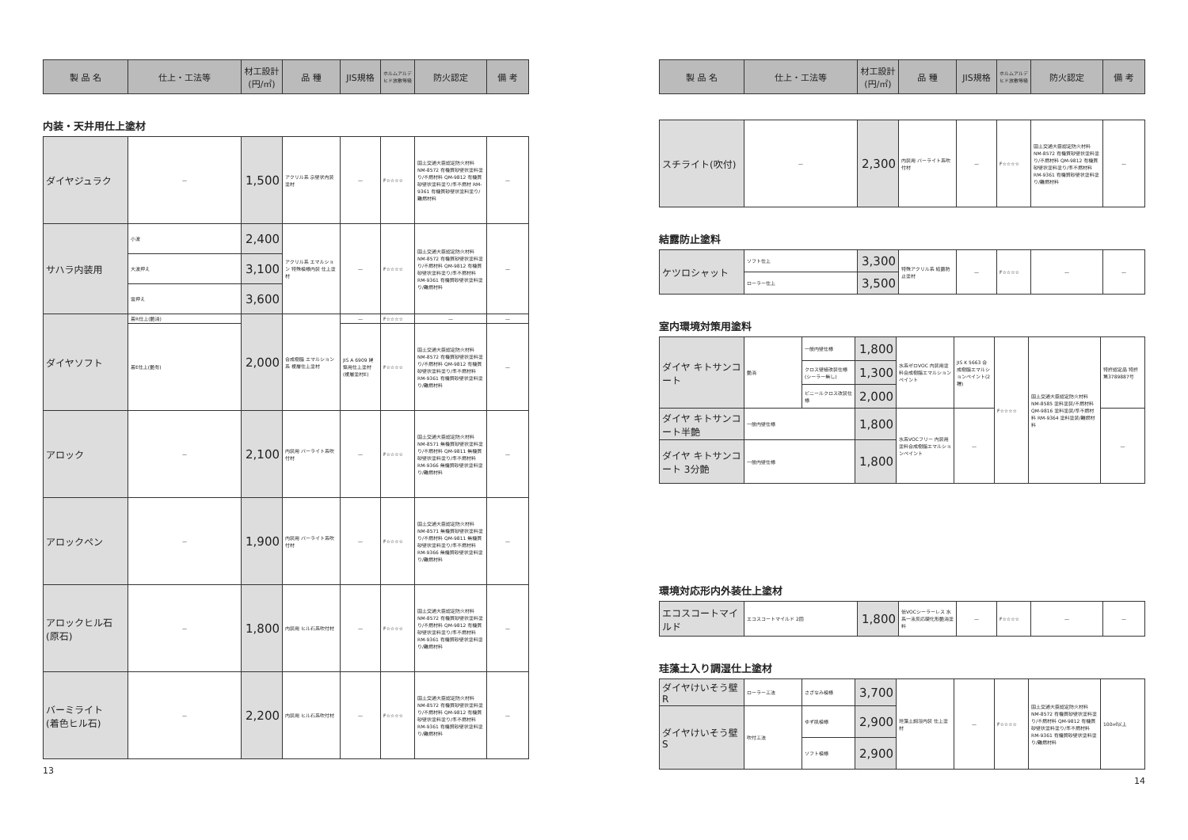| 製 品 名 | 仕上・工法等 | 材工設計(円/㎡) | 品 種 | JIS規格 | ホルムアルデヒド放散等級 | 防火認定 | 備 考 |
| --- | --- | --- | --- | --- | --- | --- | --- |
内装・天井用仕上塗材
| ダイヤジュラク | — | 1,500 | アクリル系 京壁状内装塗材 | — | F☆☆☆☆ | 国土交通大臣認定防火材料 NM-8572 有機質砂壁状塗料塗り/不燃材料 QM-9812 有機質砂壁状塗料塗り/準不燃材 RM-9361 有機質砂壁状塗料塗り/難燃材料 | — |
| サハラ内装用 | 小波 | 2,400 | アクリル系 エマルション 特殊模様内装 仕上塗材 | — | F☆☆☆☆ | 国土交通大臣認定防火材料 NM-8572 有機質砂壁状塗料塗り/不燃材料 QM-9812 有機質砂壁状塗料塗り/準不燃材料 RM-9361 有機質砂壁状塗料塗り/難燃材料 | — |
| | 大波押え | 3,100 | | | | | |
| | 雲押え | 3,600 | | | | | |
| ダイヤソフト | 着R仕上(艶消) | 2,000 | 合成樹脂 エマルション系 複層仕上塗材 | — | F☆☆☆☆ | — | — |
| | 着E仕上(艶有) | | | JIS A 6909 建築用仕上塗材(複層塗材E) | F☆☆☆☆ | 国土交通大臣認定防火材料 NM-8572 有機質砂壁状塗料塗り/不燃材料 QM-9812 有機質砂壁状塗料塗り/準不燃材料 RM-9361 有機質砂壁状塗料塗り/難燃材料 | — |
| アロック | — | 2,100 | 内装用 パーライト系吹付材 | — | F☆☆☆☆ | 国土交通大臣認定防火材料 NM-8571 無機質砂壁状塗料塗り/不燃材料 QM-9811 無機質砂壁状塗料塗り/準不燃材料 RM-9366 無機質砂壁状塗料塗り/難燃材料 | — |
| アロックペン | — | 1,900 | 内装用 パーライト系吹付材 | — | F☆☆☆☆ | 国土交通大臣認定防火材料 NM-8571 無機質砂壁状塗料塗り/不燃材料 QM-9811 無機質砂壁状塗料塗り/準不燃材料 RM-9366 無機質砂壁状塗料塗り/難燃材料 | — |
| アロックヒル石 (原石) | — | 1,800 | 内装用 ヒル石系吹付材 | — | F☆☆☆☆ | 国土交通大臣認定防火材料 NM-8572 有機質砂壁状塗料塗り/不燃材料 QM-9812 有機質砂壁状塗料塗り/準不燃材料 RM-9361 有機質砂壁状塗料塗り/難燃材料 | — |
| バーミライト (着色ヒル石) | — | 2,200 | 内装用 ヒル石系吹付材 | — | F☆☆☆☆ | 国土交通大臣認定防火材料 NM-8572 有機質砂壁状塗料塗り/不燃材料 QM-9812 有機質砂壁状塗料塗り/準不燃材料 RM-9361 有機質砂壁状塗料塗り/難燃材料 | — |
13
| 製 品 名 | 仕上・工法等 | 材工設計(円/㎡) | 品 種 | JIS規格 | ホルムアルデヒド放散等級 | 防火認定 | 備 考 |
| --- | --- | --- | --- | --- | --- | --- | --- |
| スチライト(吹付) | — | 2,300 | 内装用 パーライト系吹付材 | — | F☆☆☆☆ | 国土交通大臣認定防火材料 NM-8572 有機質砂壁状塗料塗り/不燃材料 QM-9812 有機質砂壁状塗料塗り/準不燃材料 RM-9361 有機質砂壁状塗料塗り/難燃材料 | — |
結露防止塗料
| ケツロシャット | ソフト仕上 | 3,300 | 特殊アクリル系 結露防止塗材 | — | F☆☆☆☆ | — | — |
| | ローラー仕上 | 3,500 | | | | | |
室内環境対策用塗料
| ダイヤ キトサンコート | 艶消 | 一般内壁仕様 | 1,800 | 水系ゼロVOC 内装用塗料合成樹脂エマルションペイント | JIS K 5663 合成樹脂エマルションペイント(2種) | F☆☆☆☆ | 国土交通大臣認定防火材料 NM-8585 塗料塗装/不燃材料 QM-9816 塗料塗装/準不燃材料 RM-9364 塗料塗装/難燃材料 | 特許認定品 特許第3789887号 |
| | | クロス壁紙改装仕様(シーラー無し) | 1,300 | | | | | |
| | | ビニールクロス改装仕様 | 2,000 | | | | | |
| ダイヤ キトサンコート半艶 | 一般内壁仕様 | | 1,800 | 水系VOCフリー 内装用塗料合成樹脂エマルションペイント | — | | | — |
| ダイヤ キトサンコート 3分艶 | 一般内壁仕様 | | 1,800 | | | | | |
環境対応形内外装仕上塗材
| エコスコートマイルド | エコスコートマイルド 2回 | 1,800 | 低VOCシーラーレス 水系一液反応硬化形艶消塗料 | — | F☆☆☆☆ | — | — |
珪藻土入り調湿仕上塗材
| ダイヤけいそう壁R | ローラー工法 | さざなみ模様 | 3,700 | 珪藻土調湿内装 仕上塗材 | — | F☆☆☆☆ | 国土交通大臣認定防火材料 NM-8572 有機質砂壁状塗料塗り/不燃材料 QM-9812 有機質砂壁状塗料塗り/準不燃材料 RM-9361 有機質砂壁状塗料塗り/難燃材料 | 100㎡以上 |
| ダイヤけいそう壁S | 吹付工法 | ゆず肌模様 | 2,900 | | | | | |
| | | ソフト模様 | 2,900 | | | | | |
14